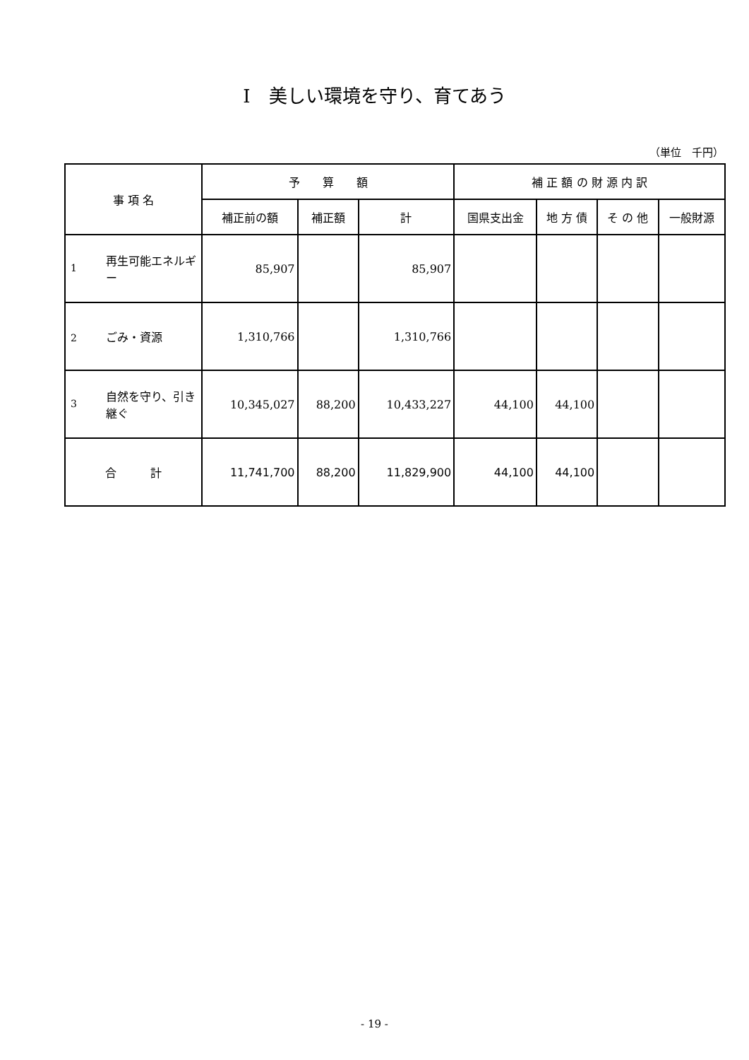Ⅰ　美しい環境を守り、育てあう
（単位　千円）
| 事 項 名 | 予 算 額 | | | 補 正 額 の 財 源 内 訳 | | | |
| --- | --- | --- | --- | --- | --- | --- | --- |
| | 補正前の額 | 補正額 | 計 | 国県支出金 | 地 方 債 | そ の 他 | 一般財源 |
| 1 再生可能エネルギー | 85,907 | | 85,907 | | | | |
| 2 ごみ・資源 | 1,310,766 | | 1,310,766 | | | | |
| 3 自然を守り、引き継ぐ | 10,345,027 | 88,200 | 10,433,227 | 44,100 | 44,100 | | |
| 合 計 | 11,741,700 | 88,200 | 11,829,900 | 44,100 | 44,100 | | |
- 19 -